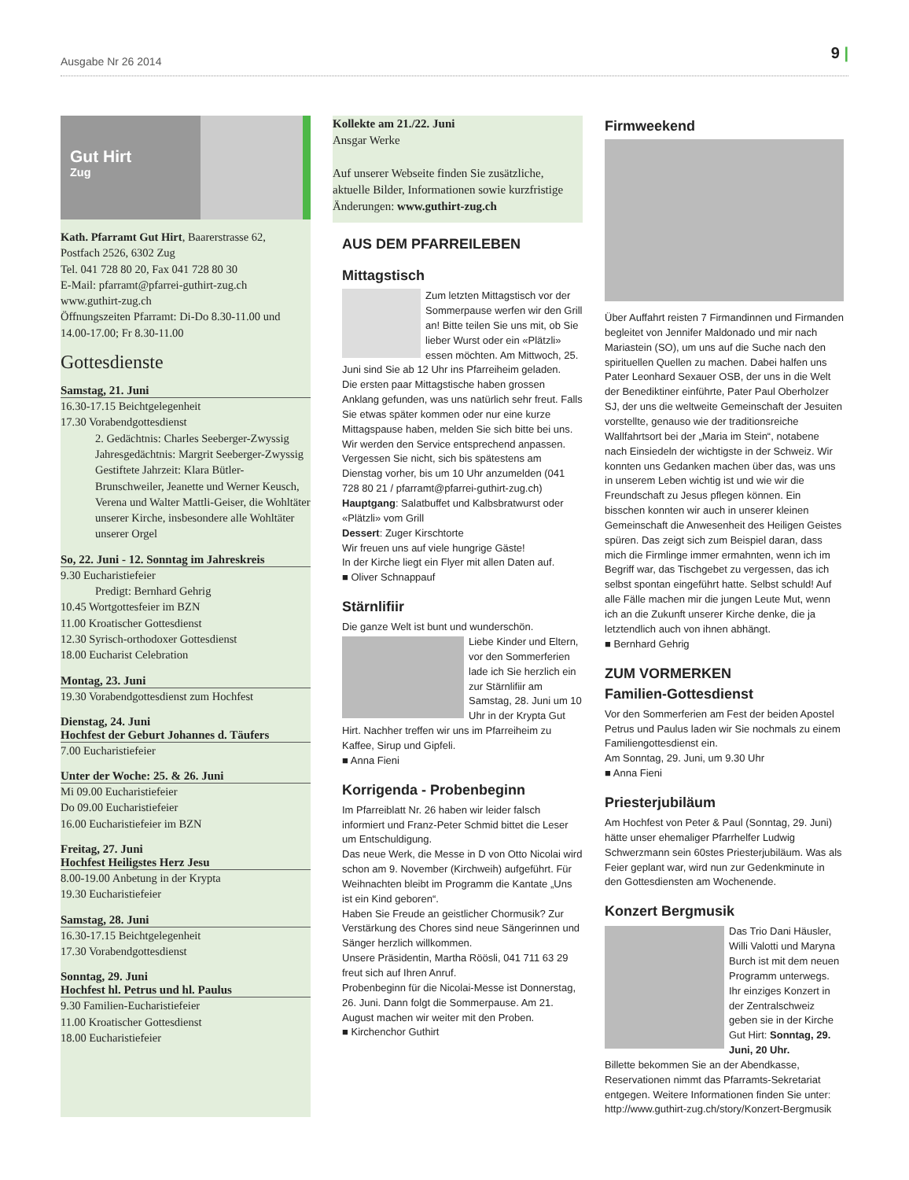Ausgabe Nr 26 2014 9 |
Gut Hirt
Zug
Kath. Pfarramt Gut Hirt, Baarerstrasse 62,
Postfach 2526, 6302 Zug
Tel. 041 728 80 20, Fax 041 728 80 30
E-Mail: pfarramt@pfarrei-guthirt-zug.ch
www.guthirt-zug.ch
Öffnungszeiten Pfarramt: Di-Do 8.30-11.00 und 14.00-17.00; Fr 8.30-11.00
Gottesdienste
Samstag, 21. Juni
16.30-17.15 Beichtgelegenheit
17.30 Vorabendgottesdienst
2. Gedächtnis: Charles Seeberger-Zwyssig
Jahresgedächtnis: Margrit Seeberger-Zwyssig
Gestiftete Jahrzeit: Klara Bütler-Brunschweiler, Jeanette und Werner Keusch, Verena und Walter Mattli-Geiser, die Wohltäter unserer Kirche, insbesondere alle Wohltäter unserer Orgel
So, 22. Juni - 12. Sonntag im Jahreskreis
9.30 Eucharistiefeier
Predigt: Bernhard Gehrig
10.45 Wortgottesfeier im BZN
11.00 Kroatischer Gottesdienst
12.30 Syrisch-orthodoxer Gottesdienst
18.00 Eucharist Celebration
Montag, 23. Juni
19.30 Vorabendgottesdienst zum Hochfest
Dienstag, 24. Juni
Hochfest der Geburt Johannes d. Täufers
7.00 Eucharistiefeier
Unter der Woche: 25. & 26. Juni
Mi 09.00 Eucharistiefeier
Do 09.00 Eucharistiefeier
16.00 Eucharistiefeier im BZN
Freitag, 27. Juni
Hochfest Heiligstes Herz Jesu
8.00-19.00 Anbetung in der Krypta
19.30 Eucharistiefeier
Samstag, 28. Juni
16.30-17.15 Beichtgelegenheit
17.30 Vorabendgottesdienst
Sonntag, 29. Juni
Hochfest hl. Petrus und hl. Paulus
9.30 Familien-Eucharistiefeier
11.00 Kroatischer Gottesdienst
18.00 Eucharistiefeier
Kollekte am 21./22. Juni
Ansgar Werke
Auf unserer Webseite finden Sie zusätzliche, aktuelle Bilder, Informationen sowie kurzfristige Änderungen: www.guthirt-zug.ch
AUS DEM PFARREILEBEN
Mittagstisch
Zum letzten Mittagstisch vor der Sommerpause werfen wir den Grill an! Bitte teilen Sie uns mit, ob Sie lieber Wurst oder ein «Plätzli» essen möchten. Am Mittwoch, 25. Juni sind Sie ab 12 Uhr ins Pfarreiheim geladen.
Die ersten paar Mittagstische haben grossen Anklang gefunden, was uns natürlich sehr freut. Falls Sie etwas später kommen oder nur eine kurze Mittagspause haben, melden Sie sich bitte bei uns. Wir werden den Service entsprechend anpassen. Vergessen Sie nicht, sich bis spätestens am Dienstag vorher, bis um 10 Uhr anzumelden (041 728 80 21 / pfarramt@pfarrei-guthirt-zug.ch)
Hauptgang: Salatbuffet und Kalbsbratwurst oder «Plätzli» vom Grill
Dessert: Zuger Kirschtorte
Wir freuen uns auf viele hungrige Gäste!
In der Kirche liegt ein Flyer mit allen Daten auf.
■ Oliver Schnappauf
Stärnlifiir
Die ganze Welt ist bunt und wunderschön.
Liebe Kinder und Eltern, vor den Sommerferien lade ich Sie herzlich ein zur Stärnlifiir am Samstag, 28. Juni um 10 Uhr in der Krypta Gut Hirt. Nachher treffen wir uns im Pfarreiheim zu Kaffee, Sirup und Gipfeli.
■ Anna Fieni
Korrigenda - Probenbeginn
Im Pfarreiblatt Nr. 26 haben wir leider falsch informiert und Franz-Peter Schmid bittet die Leser um Entschuldigung.
Das neue Werk, die Messe in D von Otto Nicolai wird schon am 9. November (Kirchweih) aufgeführt. Für Weihnachten bleibt im Programm die Kantate „Uns ist ein Kind geboren“.
Haben Sie Freude an geistlicher Chormusik? Zur Verstärkung des Chores sind neue Sängerinnen und Sänger herzlich willkommen.
Unsere Präsidentin, Martha Röösli, 041 711 63 29 freut sich auf Ihren Anruf.
Probenbeginn für die Nicolai-Messe ist Donnerstag, 26. Juni. Dann folgt die Sommerpause. Am 21. August machen wir weiter mit den Proben.
■ Kirchenchor Guthirt
Firmweekend
Über Auffahrt reisten 7 Firmandinnen und Firmanden begleitet von Jennifer Maldonado und mir nach Mariastein (SO), um uns auf die Suche nach den spirituellen Quellen zu machen. Dabei halfen uns Pater Leonhard Sexauer OSB, der uns in die Welt der Benediktiner einführte, Pater Paul Oberholzer SJ, der uns die weltweite Gemeinschaft der Jesuiten vorstellte, genauso wie der traditionsreiche Wallfahrtsort bei der „Maria im Stein“, notabene nach Einsiedeln der wichtigste in der Schweiz. Wir konnten uns Gedanken machen über das, was uns in unserem Leben wichtig ist und wie wir die Freundschaft zu Jesus pflegen können. Ein bisschen konnten wir auch in unserer kleinen Gemeinschaft die Anwesenheit des Heiligen Geistes spüren. Das zeigt sich zum Beispiel daran, dass mich die Firmlinge immer ermahnten, wenn ich im Begriff war, das Tischgebet zu vergessen, das ich selbst spontan eingeführt hatte. Selbst schuld! Auf alle Fälle machen mir die jungen Leute Mut, wenn ich an die Zukunft unserer Kirche denke, die ja letztendlich auch von ihnen abhängt.
■ Bernhard Gehrig
ZUM VORMERKEN
Familien-Gottesdienst
Vor den Sommerferien am Fest der beiden Apostel Petrus und Paulus laden wir Sie nochmals zu einem Familiengottesdienst ein.
Am Sonntag, 29. Juni, um 9.30 Uhr
■ Anna Fieni
Priesterjubiläum
Am Hochfest von Peter & Paul (Sonntag, 29. Juni) hätte unser ehemaliger Pfarrhelfer Ludwig Schwerzmann sein 60stes Priesterjubiläum. Was als Feier geplant war, wird nun zur Gedenkminute in den Gottesdiensten am Wochenende.
Konzert Bergmusik
Das Trio Dani Häusler, Willi Valotti und Maryna Burch ist mit dem neuen Programm unterwegs. Ihr einziges Konzert in der Zentralschweiz geben sie in der Kirche Gut Hirt: Sonntag, 29. Juni, 20 Uhr.
Billette bekommen Sie an der Abendkasse, Reservationen nimmt das Pfarramts-Sekretariat entgegen. Weitere Informationen finden Sie unter: http://www.guthirt-zug.ch/story/Konzert-Bergmusik